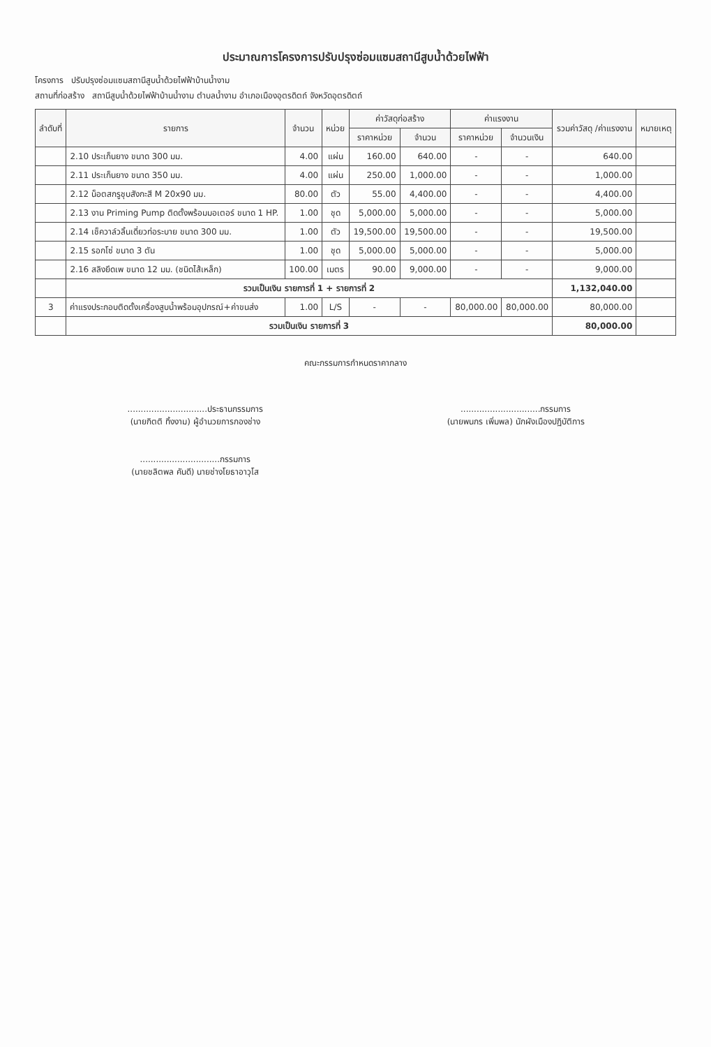ประมาณการโครงการปรับปรุงซ่อมแซมสถานีสูบน้ำด้วยไฟฟ้า
โครงการ ปรับปรุงซ่อมแซมสถานีสูบน้ำด้วยไฟฟ้าบ้านน้ำงาม
สถานที่ก่อสร้าง สถานีสูบน้ำด้วยไฟฟ้าบ้านน้ำงาม ตำบลน้ำงาม อำเภอเมืองอุตรดิตถ์ จังหวัดอุตรดิตถ์
| ลำดับที่ | รายการ | จำนวน | หน่วย | ค่าวัสดุก่อสร้าง | | ค่าแรงงาน | | รวมค่าวัสดุ /ค่าแรงงาน | หมายเหตุ |
| --- | --- | --- | --- | --- | --- | --- | --- | --- | --- |
| | | | | ราคาหน่วย | จำนวน | ราคาหน่วย | จำนวนเงิน | | |
| | 2.10 ประเก็นยาง ขนาด 300 มม. | 4.00 | แผ่น | 160.00 | 640.00 | - | - | 640.00 | |
| | 2.11 ประเก็นยาง ขนาด 350 มม. | 4.00 | แผ่น | 250.00 | 1,000.00 | - | - | 1,000.00 | |
| | 2.12 น็อตสกรูชุบสังกะสี M 20x90 มม. | 80.00 | ตัว | 55.00 | 4,400.00 | - | - | 4,400.00 | |
| | 2.13 งาน Priming Pump ติดตั้งพร้อมมอเตอร์ ขนาด 1 HP. | 1.00 | ชุด | 5,000.00 | 5,000.00 | - | - | 5,000.00 | |
| | 2.14 เช็ควาล์วลิ้นเดี่ยวท่อระบาย ขนาด 300 มม. | 1.00 | ตัว | 19,500.00 | 19,500.00 | - | - | 19,500.00 | |
| | 2.15 รอกโซ่ ขนาด 3 ตัน | 1.00 | ชุด | 5,000.00 | 5,000.00 | - | - | 5,000.00 | |
| | 2.16 สลิงยึดเพ ขนาด 12 มม. (ชนิดไส้เหล็ก) | 100.00 | เมตร | 90.00 | 9,000.00 | - | - | 9,000.00 | |
| | รวมเป็นเงิน รายการที่ 1 + รายการที่ 2 | | | | | | | 1,132,040.00 | |
| 3 | ค่าแรงประกอบติดตั้งเครื่องสูบน้ำพร้อมอุปกรณ์+ค่าขนส่ง | 1.00 | L/S | - | - | 80,000.00 | 80,000.00 | 80,000.00 | |
| | รวมเป็นเงิน รายการที่ 3 | | | | | | | 80,000.00 | |
คณะกรรมการกำหนดราคากลาง
..............................ประธานกรรมการ
(นายกิตติ ทิ้งงาม) ผู้อำนวยการกองช่าง
..............................กรรมการ
(นายพนกร เพิ่มพล) นักผังเมืองปฏิบัติการ
..............................กรรมการ
(นายชลิตพล คันดี) นายช่างโยธาอาวุโส